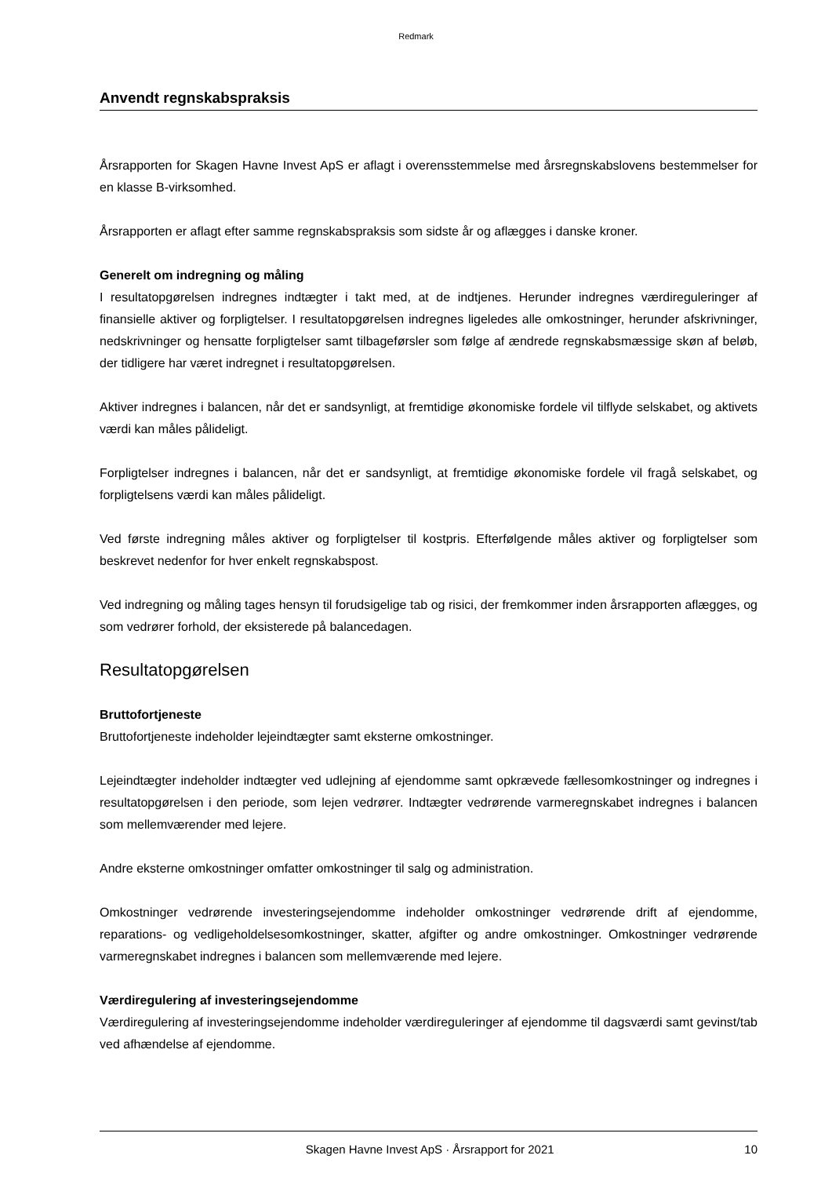Redmark
Anvendt regnskabspraksis
Årsrapporten for Skagen Havne Invest ApS er aflagt i overensstemmelse med årsregnskabslovens be­stemmelser for en klasse B-virksomhed.
Årsrapporten er aflagt efter samme regnskabspraksis som sidste år og aflægges i danske kroner.
Generelt om indregning og måling
I resultatopgørelsen indregnes indtægter i takt med, at de indtjenes. Herunder indregnes værdiregule­ringer af finansielle aktiver og forpligtelser. I resultatopgørelsen indregnes ligeledes alle omkostninger, herunder afskrivninger, nedskrivninger og hensatte forpligtelser samt tilbageførsler som følge af ændre­de regnskabsmæssige skøn af beløb, der tidligere har været indregnet i resultatopgørelsen.
Aktiver indregnes i balancen, når det er sandsynligt, at fremtidige økonomiske fordele vil tilflyde sel­skabet, og aktivets værdi kan måles pålideligt.
Forpligtelser indregnes i balancen, når det er sandsynligt, at fremtidige økonomiske fordele vil fragå sel­skabet, og forpligtelsens værdi kan måles pålideligt.
Ved første indregning måles aktiver og forpligtelser til kostpris. Efterfølgende måles aktiver og forplig­telser som beskrevet nedenfor for hver enkelt regnskabspost.
Ved indregning og måling tages hensyn til forudsigelige tab og risici, der fremkommer inden årsrappor­ten aflægges, og som vedrører forhold, der eksisterede på balancedagen.
Resultatopgørelsen
Bruttofortjeneste
Bruttofortjeneste indeholder lejeindtægter samt eksterne omkostninger.
Lejeindtægter indeholder indtægter ved udlejning af ejendomme samt opkrævede fællesomkostninger og indregnes i resultatopgørelsen i den periode, som lejen vedrører. Indtægter vedrørende varmeregn­skabet indregnes i balancen som mellemværender med lejere.
Andre eksterne omkostninger omfatter omkostninger til salg og administration.
Omkostninger vedrørende investeringsejendomme indeholder omkostninger vedrørende drift af ejen­domme, reparations- og vedligeholdelsesomkostninger, skatter, afgifter og andre omkostninger. Om­kostninger vedrørende varmeregnskabet indregnes i balancen som mellemværende med lejere.
Værdiregulering af investeringsejendomme
Værdiregulering af investeringsejendomme indeholder værdireguleringer af ejendomme til dagsværdi samt gevinst/tab ved afhændelse af ejendomme.
Skagen Havne Invest ApS · Årsrapport for 2021 10